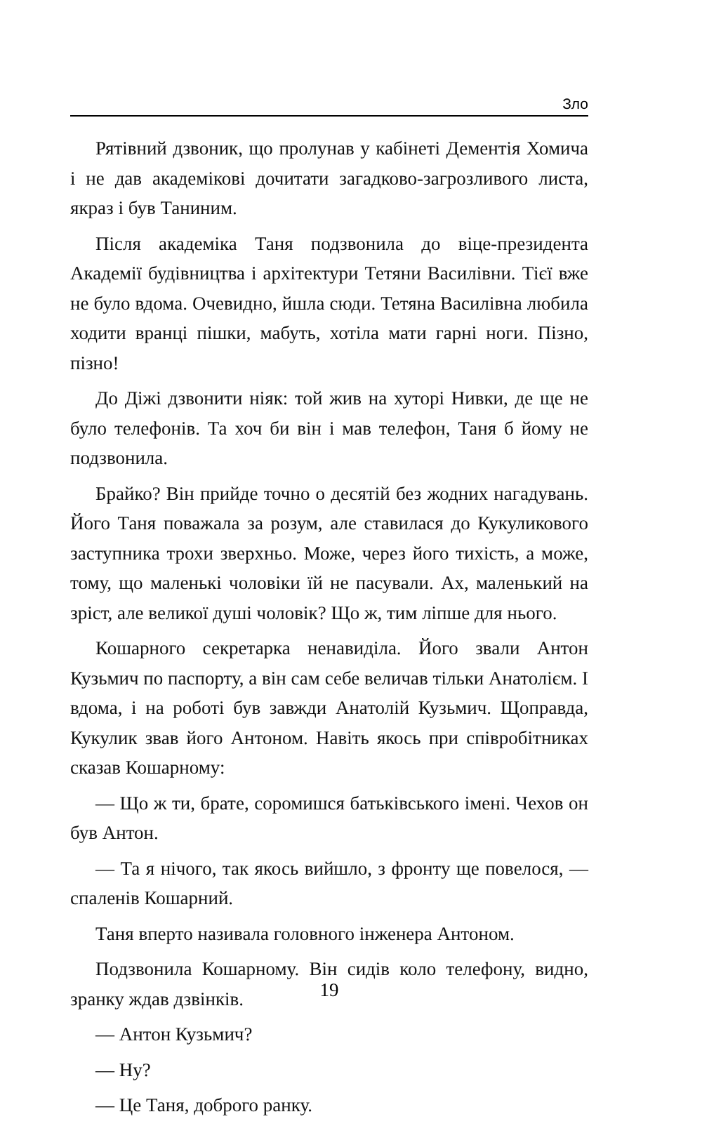Зло
Рятівний дзвоник, що пролунав у кабінеті Дементія Хомича і не дав академікові дочитати загадково-загрозливого листа, якраз і був Таниним.
Після академіка Таня подзвонила до віце-президента Академії будівництва і архітектури Тетяни Василівни. Тієї вже не було вдома. Очевидно, йшла сюди. Тетяна Василівна любила ходити вранці пішки, мабуть, хотіла мати гарні ноги. Пізно, пізно!
До Діжі дзвонити ніяк: той жив на хуторі Нивки, де ще не було телефонів. Та хоч би він і мав телефон, Таня б йому не подзвонила.
Брайко? Він прийде точно о десятій без жодних нагадувань. Його Таня поважала за розум, але ставилася до Кукуликового заступника трохи зверхньо. Може, через його тихість, а може, тому, що маленькі чоловіки їй не пасували. Ах, маленький на зріст, але великої душі чоловік? Що ж, тим ліпше для нього.
Кошарного секретарка ненавиділа. Його звали Антон Кузьмич по паспорту, а він сам себе величав тільки Анатолієм. І вдома, і на роботі був завжди Анатолій Кузьмич. Щоправда, Кукулик звав його Антоном. Навіть якось при співробітниках сказав Кошарному:
— Що ж ти, брате, соромишся батьківського імені. Чехов он був Антон.
— Та я нічого, так якось вийшло, з фронту ще повелося, — спаленів Кошарний.
Таня вперто називала головного інженера Антоном.
Подзвонила Кошарному. Він сидів коло телефону, видно, зранку ждав дзвінків.
— Антон Кузьмич?
— Ну?
— Це Таня, доброго ранку.
19